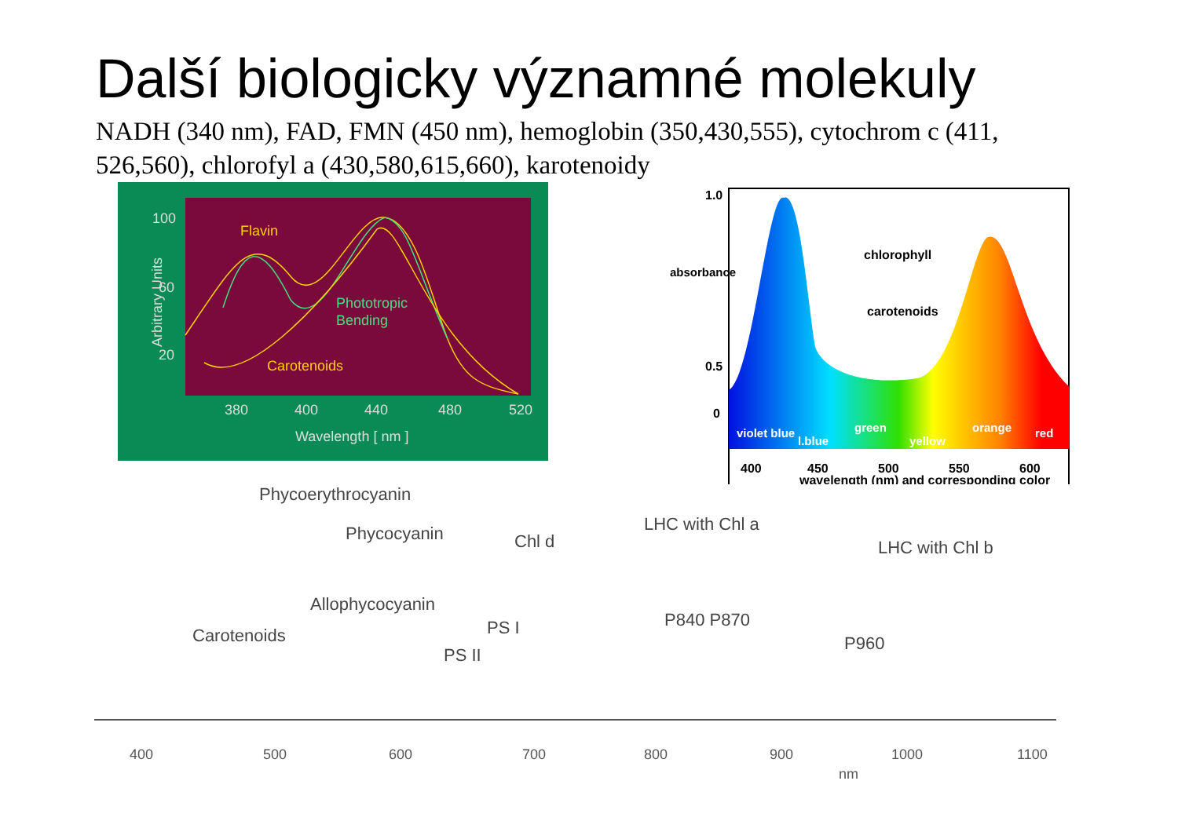Další biologicky významné molekuly
NADH (340 nm), FAD, FMN (450 nm), hemoglobin (350,430,555), cytochrom c (411, 526,560), chlorofyl a (430,580,615,660), karotenoidy
Flavin
Carotenoids
Phototropic
Bending
100
60
20
380
400
440
480
520
Wavelength [ nm ]
Arbitrary Units
1.0
0.5
0
chlorophyll
carotenoids
400
450
500
550
600
wavelength (nm) and corresponding color
violet blue
l.blue
green
yellow
orange
red
absorbance
Phycoerythrocyanin
Phycocyanin
Chl d
LHC with Chl a
LHC with Chl b
Allophycocyanin
Carotenoids
PS I
PS II
P840 P870
P960
400
500
600
700
800
900
1000
1100
nm